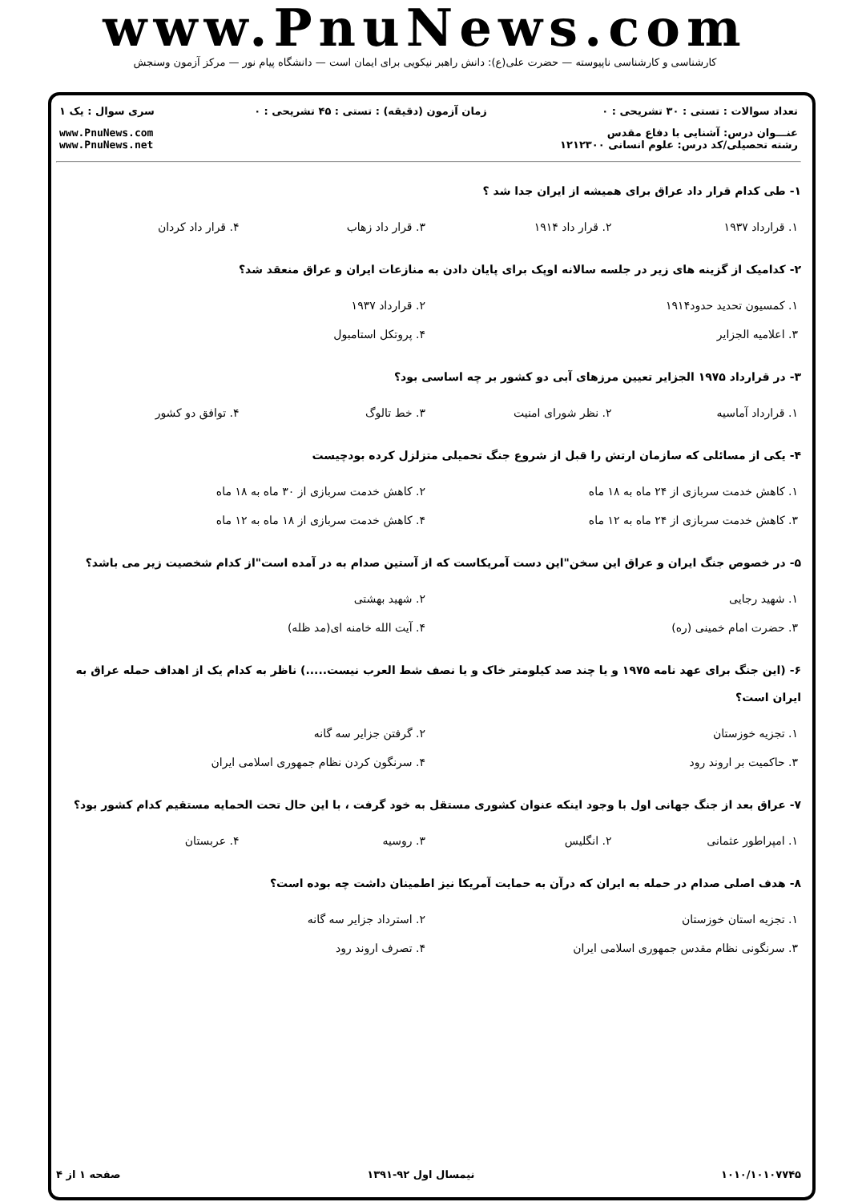www.PnuNews.com
کارشناسی و کارشناسی ناپیوسته — حضرت علی(ع): دانش راهبر نیکویی برای ایمان است — دانشگاه پیام نور — مرکز آزمون وسنجش
| تعداد سوالات : تستی : ۳۰ تشریحی : ۰ | زمان آزمون (دقیقه) : تستی : ۴۵ تشریحی : ۰ | سری سوال : یک ۱ |
| عنـــوان درس: آشنایی با دفاع مقدس رشته تحصیلی/کد درس: علوم انسانی ۱۲۱۲۳۰۰ | | www.PnuNews.com www.PnuNews.net |
۱- طی کدام قرار داد عراق برای همیشه از ایران جدا شد ؟
| ۱. قرارداد ۱۹۳۷ | ۲. قرار داد ۱۹۱۴ | ۳. قرار داد زهاب | ۴. قرار داد کردان |
۲- کدامیک از گزینه های زیر در جلسه سالانه اوپک برای پایان دادن به منازعات ایران و عراق منعقد شد؟
| ۱. کمسیون تحدید حدود۱۹۱۴ | ۲. قرارداد ۱۹۳۷ |
| ۳. اعلامیه الجزایر | ۴. پروتکل استامبول |
۳- در قرارداد ۱۹۷۵ الجزایر تعیین مرزهای آبی دو کشور بر چه اساسی بود؟
| ۱. قرارداد آماسیه | ۲. نظر شورای امنیت | ۳. خط تالوگ | ۴. توافق دو کشور |
۴- یکی از مسائلی که سازمان ارتش را قبل از شروع جنگ تحمیلی متزلزل کرده بودچیست
| ۱. کاهش خدمت سربازی از ۲۴ ماه به ۱۸ ماه | ۲. کاهش خدمت سربازی از ۳۰ ماه به ۱۸ ماه |
| ۳. کاهش خدمت سربازی از ۲۴ ماه به ۱۲ ماه | ۴. کاهش خدمت سربازی از ۱۸ ماه به ۱۲ ماه |
۵- در خصوص جنگ ایران و عراق این سخن"این دست آمریکاست که از آستین صدام به در آمده است"از کدام شخصیت زیر می باشد؟
| ۱. شهید رجایی | ۲. شهید بهشتی |
| ۳. حضرت امام خمینی (ره) | ۴. آیت الله خامنه ای(مد ظله) |
۶- (این جنگ برای عهد نامه ۱۹۷۵ و یا چند صد کیلومتر خاک و یا نصف شط العرب نیست.....) ناظر به کدام یک از اهداف حمله عراق به ایران است؟
| ۱. تجزیه خوزستان | ۲. گرفتن جزایر سه گانه |
| ۳. حاکمیت بر اروند رود | ۴. سرنگون کردن نظام جمهوری اسلامی ایران |
۷- عراق بعد از جنگ جهانی اول با وجود اینکه عنوان کشوری مستقل به خود گرفت ، با این حال تحت الحمایه مستقیم کدام کشور بود؟
| ۱. امپراطور عثمانی | ۲. انگلیس | ۳. روسیه | ۴. عربستان |
۸- هدف اصلی صدام در حمله به ایران که درآن به حمایت آمریکا نیز اطمینان داشت چه بوده است؟
| ۱. تجزیه استان خوزستان | ۲. استرداد جزایر سه گانه |
| ۳. سرنگونی نظام مقدس جمهوری اسلامی ایران | ۴. تصرف اروند رود |
۱۰۱۰/۱۰۱۰۷۷۴۵ نیمسال اول ۹۲-۱۳۹۱ صفحه ۱ از ۴